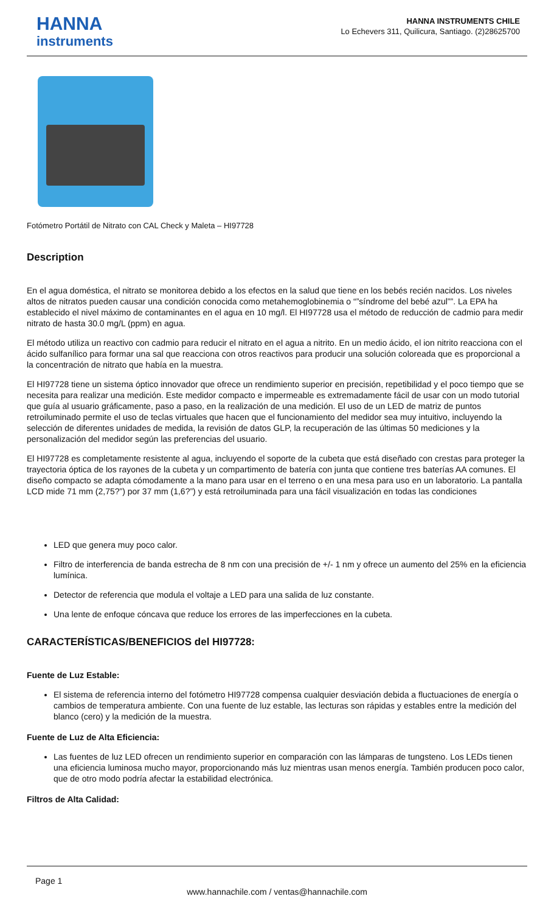HANNA
instruments
HANNA INSTRUMENTS CHILE
Lo Echevers 311, Quilicura, Santiago. (2)28625700
Fotómetro Portátil de Nitrato con CAL Check y Maleta – HI97728
Description
En el agua doméstica, el nitrato se monitorea debido a los efectos en la salud que tiene en los bebés recién nacidos. Los niveles altos de nitratos pueden causar una condición conocida como metahemoglobinemia o “”síndrome del bebé azul””. La EPA ha establecido el nivel máximo de contaminantes en el agua en 10 mg/l. El HI97728 usa el método de reducción de cadmio para medir nitrato de hasta 30.0 mg/L (ppm) en agua.
El método utiliza un reactivo con cadmio para reducir el nitrato en el agua a nitrito. En un medio ácido, el ion nitrito reacciona con el ácido sulfanílico para formar una sal que reacciona con otros reactivos para producir una solución coloreada que es proporcional a la concentración de nitrato que había en la muestra.
El HI97728 tiene un sistema óptico innovador que ofrece un rendimiento superior en precisión, repetibilidad y el poco tiempo que se necesita para realizar una medición. Este medidor compacto e impermeable es extremadamente fácil de usar con un modo tutorial que guía al usuario gráficamente, paso a paso, en la realización de una medición. El uso de un LED de matriz de puntos retroiluminado permite el uso de teclas virtuales que hacen que el funcionamiento del medidor sea muy intuitivo, incluyendo la selección de diferentes unidades de medida, la revisión de datos GLP, la recuperación de las últimas 50 mediciones y la personalización del medidor según las preferencias del usuario.
El HI97728 es completamente resistente al agua, incluyendo el soporte de la cubeta que está diseñado con crestas para proteger la trayectoria óptica de los rayones de la cubeta y un compartimento de batería con junta que contiene tres baterías AA comunes. El diseño compacto se adapta cómodamente a la mano para usar en el terreno o en una mesa para uso en un laboratorio. La pantalla LCD mide 71 mm (2,75?”) por 37 mm (1,6?”) y está retroiluminada para una fácil visualización en todas las condiciones
LED que genera muy poco calor.
Filtro de interferencia de banda estrecha de 8 nm con una precisión de +/- 1 nm y ofrece un aumento del 25% en la eficiencia lumínica.
Detector de referencia que modula el voltaje a LED para una salida de luz constante.
Una lente de enfoque cóncava que reduce los errores de las imperfecciones en la cubeta.
CARACTERÍSTICAS/BENEFICIOS del HI97728:
Fuente de Luz Estable:
El sistema de referencia interno del fotómetro HI97728 compensa cualquier desviación debida a fluctuaciones de energía o cambios de temperatura ambiente. Con una fuente de luz estable, las lecturas son rápidas y estables entre la medición del blanco (cero) y la medición de la muestra.
Fuente de Luz de Alta Eficiencia:
Las fuentes de luz LED ofrecen un rendimiento superior en comparación con las lámparas de tungsteno. Los LEDs tienen una eficiencia luminosa mucho mayor, proporcionando más luz mientras usan menos energía. También producen poco calor, que de otro modo podría afectar la estabilidad electrónica.
Filtros de Alta Calidad:
Page 1
www.hannachile.com / ventas@hannachile.com